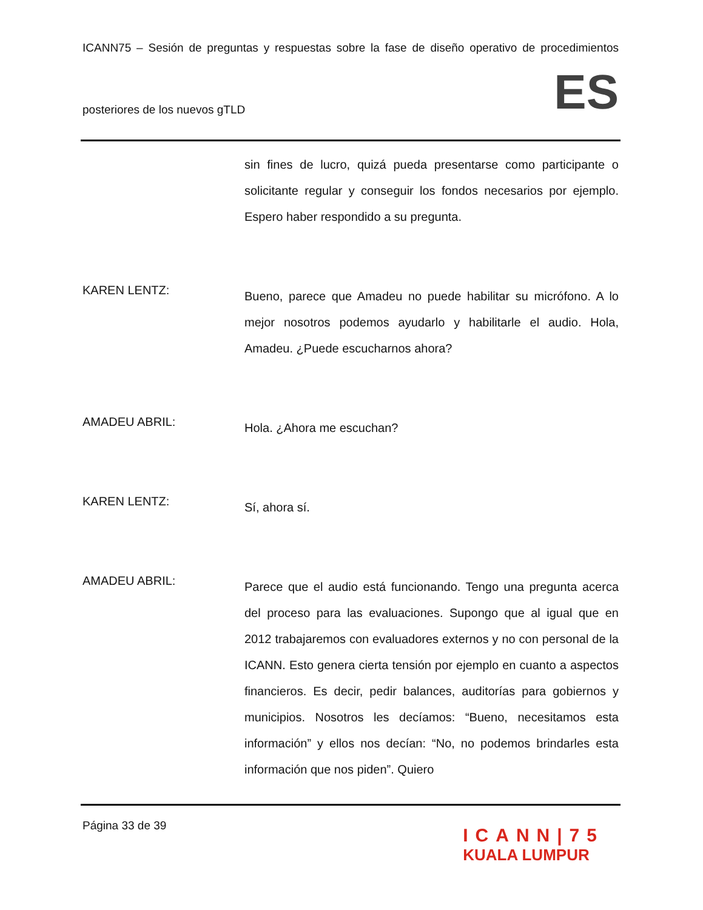ICANN75 – Sesión de preguntas y respuestas sobre la fase de diseño operativo de procedimientos
posteriores de los nuevos gTLD
ES
sin fines de lucro, quizá pueda presentarse como participante o solicitante regular y conseguir los fondos necesarios por ejemplo. Espero haber respondido a su pregunta.
KAREN LENTZ:
Bueno, parece que Amadeu no puede habilitar su micrófono. A lo mejor nosotros podemos ayudarlo y habilitarle el audio. Hola, Amadeu. ¿Puede escucharnos ahora?
AMADEU ABRIL:
Hola. ¿Ahora me escuchan?
KAREN LENTZ:
Sí, ahora sí.
AMADEU ABRIL:
Parece que el audio está funcionando. Tengo una pregunta acerca del proceso para las evaluaciones. Supongo que al igual que en 2012 trabajaremos con evaluadores externos y no con personal de la ICANN. Esto genera cierta tensión por ejemplo en cuanto a aspectos financieros. Es decir, pedir balances, auditorías para gobiernos y municipios. Nosotros les decíamos: “Bueno, necesitamos esta información” y ellos nos decían: “No, no podemos brindarles esta información que nos piden”. Quiero
Página 33 de 39
ICANN|75
KUALA LUMPUR